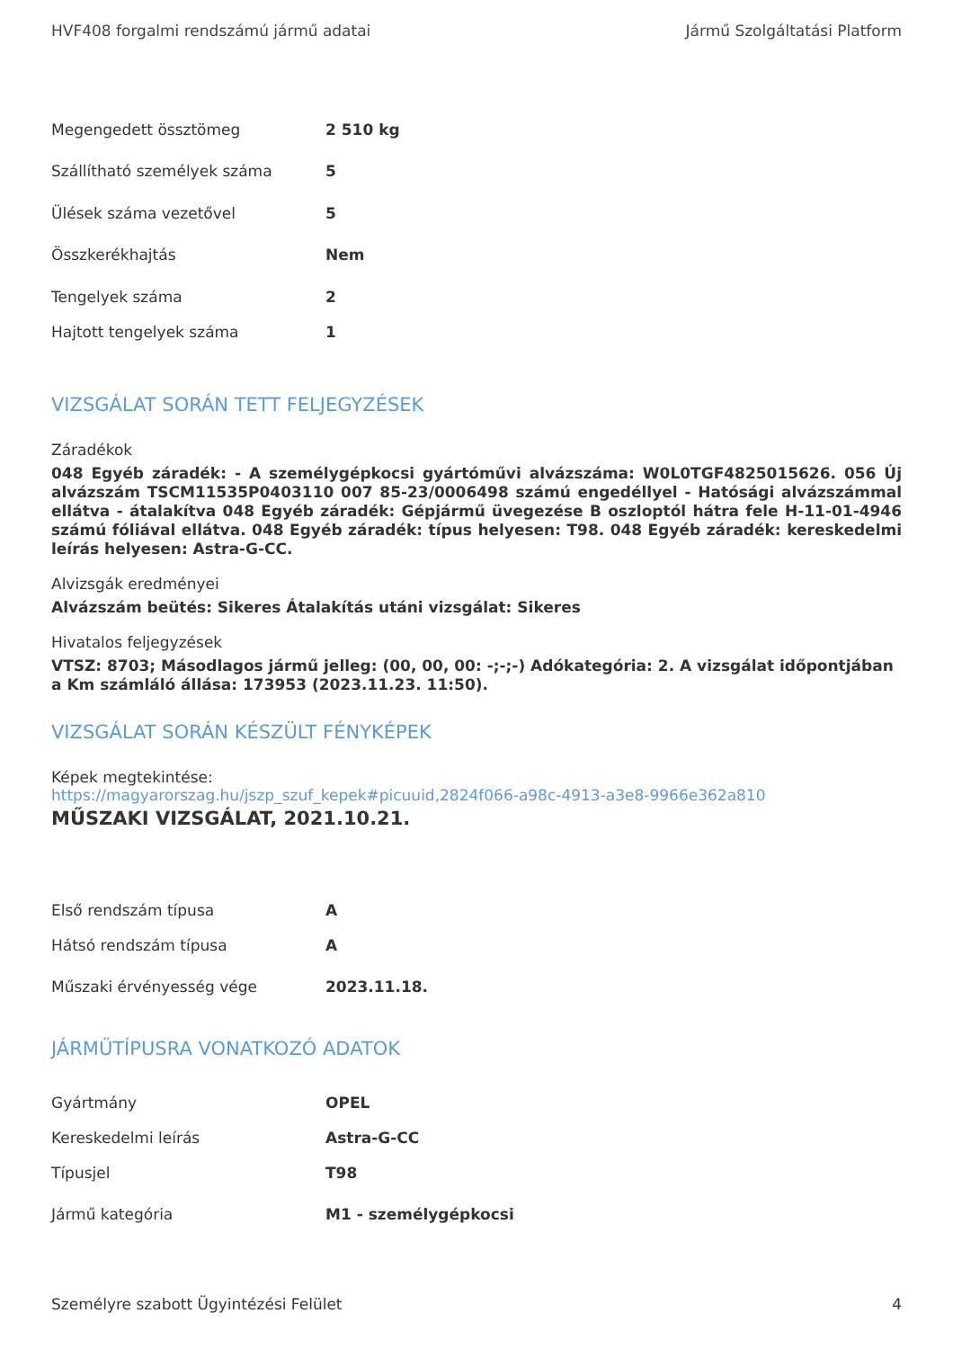HVF408 forgalmi rendszámú jármű adatai Jármű Szolgáltatási Platform
| Megengedett össztömeg | 2 510 kg |
| Szállítható személyek száma | 5 |
| Ülések száma vezetővel | 5 |
| Összkerékhajtás | Nem |
| Tengelyek száma | 2 |
| Hajtott tengelyek száma | 1 |
VIZSGÁLAT SORÁN TETT FELJEGYZÉSEK
Záradékok
048 Egyéb záradék: - A személygépkocsi gyártóművi alvázszáma: W0L0TGF4825015626. 056 Új alvázszám TSCM11535P0403110 007 85-23/0006498 számú engedéllyel - Hatósági alvázszámmal ellátva - átalakítva 048 Egyéb záradék: Gépjármű üvegezése B oszloptól hátra fele H-11-01-4946 számú fóliával ellátva. 048 Egyéb záradék: típus helyesen: T98. 048 Egyéb záradék: kereskedelmi leírás helyesen: Astra-G-CC.
Alvizsgák eredményei
Alvázszám beütés: Sikeres Átalakítás utáni vizsgálat: Sikeres
Hivatalos feljegyzések
VTSZ: 8703; Másodlagos jármű jelleg: (00, 00, 00: -;-;-) Adókategória: 2. A vizsgálat időpontjában a Km számláló állása: 173953 (2023.11.23. 11:50).
VIZSGÁLAT SORÁN KÉSZÜLT FÉNYKÉPEK
Képek megtekintése:
https://magyarorszag.hu/jszp_szuf_kepek#picuuid,2824f066-a98c-4913-a3e8-9966e362a810
MŰSZAKI VIZSGÁLAT, 2021.10.21.
| Első rendszám típusa | A |
| Hátsó rendszám típusa | A |
| Műszaki érvényesség vége | 2023.11.18. |
JÁRMŰTÍPUSRA VONATKOZÓ ADATOK
| Gyártmány | OPEL |
| Kereskedelmi leírás | Astra-G-CC |
| Típusjel | T98 |
| Jármű kategória | M1 - személygépkocsi |
Személyre szabott Ügyintézési Felület 4